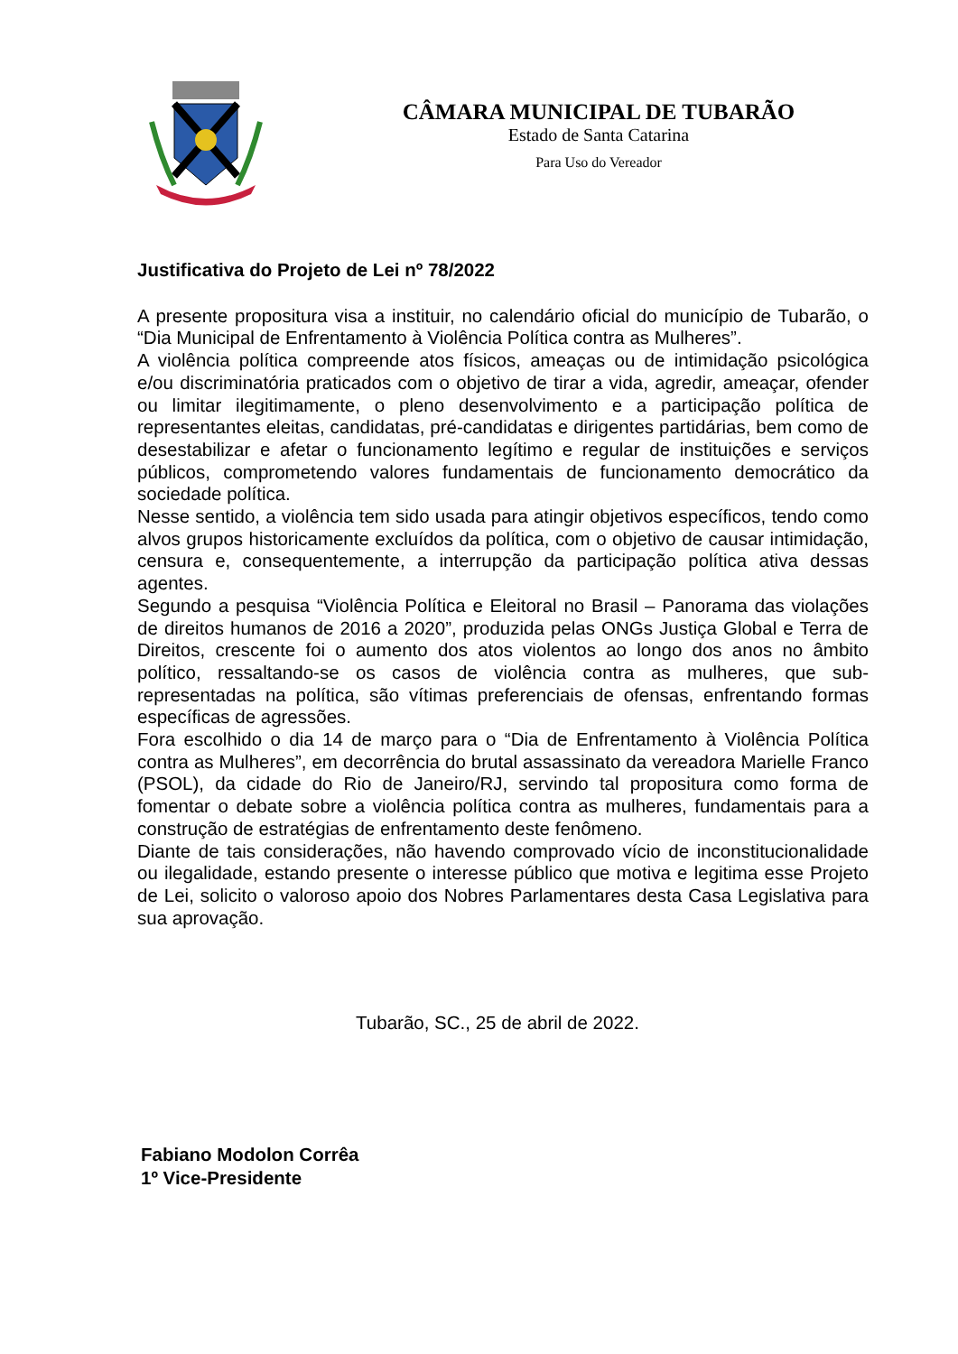CÂMARA MUNICIPAL DE TUBARÃO
Estado de Santa Catarina
Para Uso do Vereador
Justificativa do Projeto de Lei nº 78/2022
A presente propositura visa a instituir, no calendário oficial do município de Tubarão, o “Dia Municipal de Enfrentamento à Violência Política contra as Mulheres”.
A violência política compreende atos físicos, ameaças ou de intimidação psicológica e/ou discriminatória praticados com o objetivo de tirar a vida, agredir, ameaçar, ofender ou limitar ilegitimamente, o pleno desenvolvimento e a participação política de representantes eleitas, candidatas, pré-candidatas e dirigentes partidárias, bem como de desestabilizar e afetar o funcionamento legítimo e regular de instituições e serviços públicos, comprometendo valores fundamentais de funcionamento democrático da sociedade política.
Nesse sentido, a violência tem sido usada para atingir objetivos específicos, tendo como alvos grupos historicamente excluídos da política, com o objetivo de causar intimidação, censura e, consequentemente, a interrupção da participação política ativa dessas agentes.
Segundo a pesquisa “Violência Política e Eleitoral no Brasil – Panorama das violações de direitos humanos de 2016 a 2020”, produzida pelas ONGs Justiça Global e Terra de Direitos, crescente foi o aumento dos atos violentos ao longo dos anos no âmbito político, ressaltando-se os casos de violência contra as mulheres, que sub-representadas na política, são vítimas preferenciais de ofensas, enfrentando formas específicas de agressões.
Fora escolhido o dia 14 de março para o “Dia de Enfrentamento à Violência Política contra as Mulheres”, em decorrência do brutal assassinato da vereadora Marielle Franco (PSOL), da cidade do Rio de Janeiro/RJ, servindo tal propositura como forma de fomentar o debate sobre a violência política contra as mulheres, fundamentais para a construção de estratégias de enfrentamento deste fenômeno.
Diante de tais considerações, não havendo comprovado vício de inconstitucionalidade ou ilegalidade, estando presente o interesse público que motiva e legitima esse Projeto de Lei, solicito o valoroso apoio dos Nobres Parlamentares desta Casa Legislativa para sua aprovação.
Tubarão, SC., 25 de abril de 2022.
Fabiano Modolon Corrêa
1º Vice-Presidente